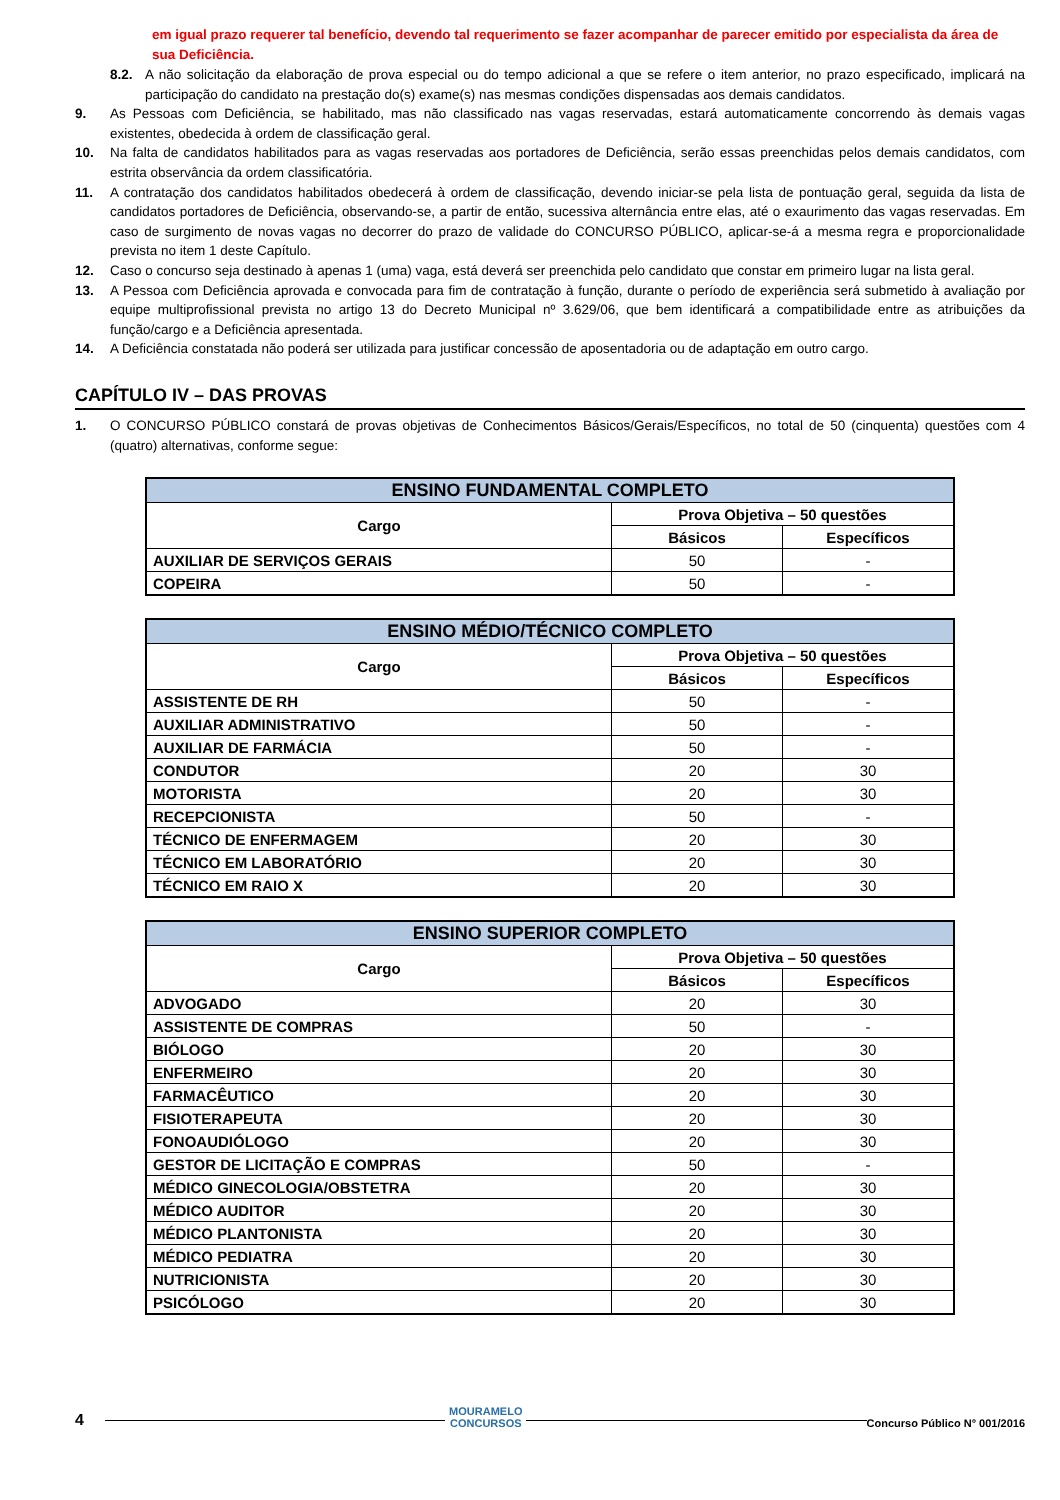em igual prazo requerer tal benefício, devendo tal requerimento se fazer acompanhar de parecer emitido por especialista da área de sua Deficiência.
8.2. A não solicitação da elaboração de prova especial ou do tempo adicional a que se refere o item anterior, no prazo especificado, implicará na participação do candidato na prestação do(s) exame(s) nas mesmas condições dispensadas aos demais candidatos.
9. As Pessoas com Deficiência, se habilitado, mas não classificado nas vagas reservadas, estará automaticamente concorrendo às demais vagas existentes, obedecida à ordem de classificação geral.
10. Na falta de candidatos habilitados para as vagas reservadas aos portadores de Deficiência, serão essas preenchidas pelos demais candidatos, com estrita observância da ordem classificatória.
11. A contratação dos candidatos habilitados obedecerá à ordem de classificação, devendo iniciar-se pela lista de pontuação geral, seguida da lista de candidatos portadores de Deficiência, observando-se, a partir de então, sucessiva alternância entre elas, até o exaurimento das vagas reservadas. Em caso de surgimento de novas vagas no decorrer do prazo de validade do CONCURSO PÚBLICO, aplicar-se-á a mesma regra e proporcionalidade prevista no item 1 deste Capítulo.
12. Caso o concurso seja destinado à apenas 1 (uma) vaga, está deverá ser preenchida pelo candidato que constar em primeiro lugar na lista geral.
13. A Pessoa com Deficiência aprovada e convocada para fim de contratação à função, durante o período de experiência será submetido à avaliação por equipe multiprofissional prevista no artigo 13 do Decreto Municipal nº 3.629/06, que bem identificará a compatibilidade entre as atribuições da função/cargo e a Deficiência apresentada.
14. A Deficiência constatada não poderá ser utilizada para justificar concessão de aposentadoria ou de adaptação em outro cargo.
CAPÍTULO IV – DAS PROVAS
1. O CONCURSO PÚBLICO constará de provas objetivas de Conhecimentos Básicos/Gerais/Específicos, no total de 50 (cinquenta) questões com 4 (quatro) alternativas, conforme segue:
| ENSINO FUNDAMENTAL COMPLETO | | |
| --- | --- | --- |
| Cargo | Prova Objetiva – 50 questões | |
| | Básicos | Específicos |
| AUXILIAR DE SERVIÇOS GERAIS | 50 | - |
| COPEIRA | 50 | - |
| ENSINO MÉDIO/TÉCNICO COMPLETO | | |
| --- | --- | --- |
| Cargo | Prova Objetiva – 50 questões | |
| | Básicos | Específicos |
| ASSISTENTE DE RH | 50 | - |
| AUXILIAR ADMINISTRATIVO | 50 | - |
| AUXILIAR DE FARMÁCIA | 50 | - |
| CONDUTOR | 20 | 30 |
| MOTORISTA | 20 | 30 |
| RECEPCIONISTA | 50 | - |
| TÉCNICO DE ENFERMAGEM | 20 | 30 |
| TÉCNICO EM LABORATÓRIO | 20 | 30 |
| TÉCNICO EM RAIO X | 20 | 30 |
| ENSINO SUPERIOR COMPLETO | | |
| --- | --- | --- |
| Cargo | Prova Objetiva – 50 questões | |
| | Básicos | Específicos |
| ADVOGADO | 20 | 30 |
| ASSISTENTE DE COMPRAS | 50 | - |
| BIÓLOGO | 20 | 30 |
| ENFERMEIRO | 20 | 30 |
| FARMACÊUTICO | 20 | 30 |
| FISIOTERAPEUTA | 20 | 30 |
| FONOAUDIÓLOGO | 20 | 30 |
| GESTOR DE LICITAÇÃO E COMPRAS | 50 | - |
| MÉDICO GINECOLOGIA/OBSTETRA | 20 | 30 |
| MÉDICO AUDITOR | 20 | 30 |
| MÉDICO PLANTONISTA | 20 | 30 |
| MÉDICO PEDIATRA | 20 | 30 |
| NUTRICIONISTA | 20 | 30 |
| PSICÓLOGO | 20 | 30 |
4 MOURAMELO
CONCURSOS Concurso Público N° 001/2016